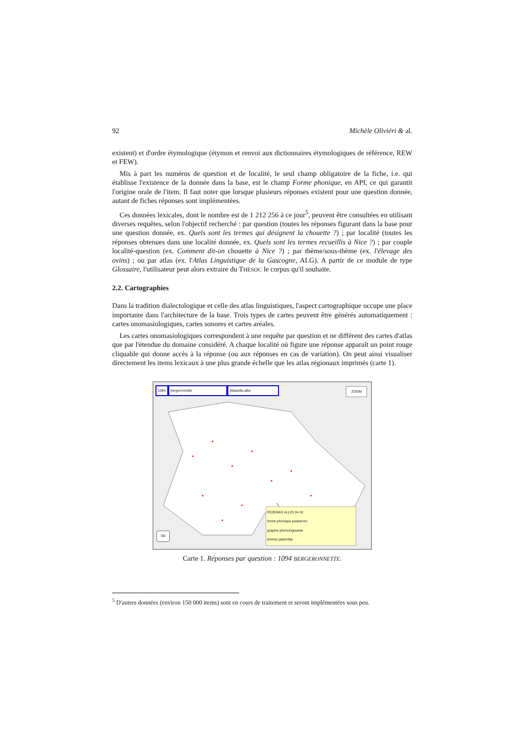92 Michèle Oliviéri & al.
existent) et d'ordre étymologique (étymon et renvoi aux dictionnaires étymologiques de référence, REW et FEW).
Mis à part les numéros de question et de localité, le seul champ obligatoire de la fiche, i.e. qui établisse l'existence de la donnée dans la base, est le champ Forme phonique, en API, ce qui garantit l'origine orale de l'item. Il faut noter que lorsque plusieurs réponses existent pour une question donnée, autant de fiches réponses sont implémentées.
Ces données lexicales, dont le nombre est de 1 212 256 à ce jour<sup>5</sup>, peuvent être consultées en utilisant diverses requêtes, selon l'objectif recherché : par question (toutes les réponses figurant dans la base pour une question donnée, ex. Quels sont les termes qui désignent la chouette ?) ; par localité (toutes les réponses obtenues dans une localité donnée, ex. Quels sont les termes recueillis à Nice ?) ; par couple localité-question (ex. Comment dit-on chouette à Nice ?) ; par thème/sous-thème (ex. l'élevage des ovins) ; ou par atlas (ex. l'Atlas Linguistique de la Gascogne, ALG). A partir de ce module de type Glossaire, l'utilisateur peut alors extraire du THESOC le corpus qu'il souhaite.
2.2. Cartographies
Dans la tradition dialectologique et celle des atlas linguistiques, l'aspect cartographique occupe une place importante dans l'architecture de la base. Trois types de cartes peuvent être générés automatiquement : cartes onomasiologiques, cartes sonores et cartes aréales.
Les cartes onomasiologiques correspondent à une requête par question et ne diffèrent des cartes d'atlas que par l'étendue du domaine considéré. A chaque localité où figure une réponse apparaît un point rouge cliquable qui donne accès à la réponse (ou aux réponses en cas de variation). On peut ainsi visualiser directement les items lexicaux à une plus grande échelle que les atlas régionaux imprimés (carte 1).
1094 bergeronnette Motacilla alba
ZOOM
Ok
PEZENAS ALLOI 34 32
forme phonique pastuʀ'clo
graphie phonologisante
lemme pastorèla
Carte 1. Réponses par question : 1094 BERGERONNETTE.
<sup>5</sup> D'autres données (environ 150 000 items) sont en cours de traitement et seront implémentées sous peu.